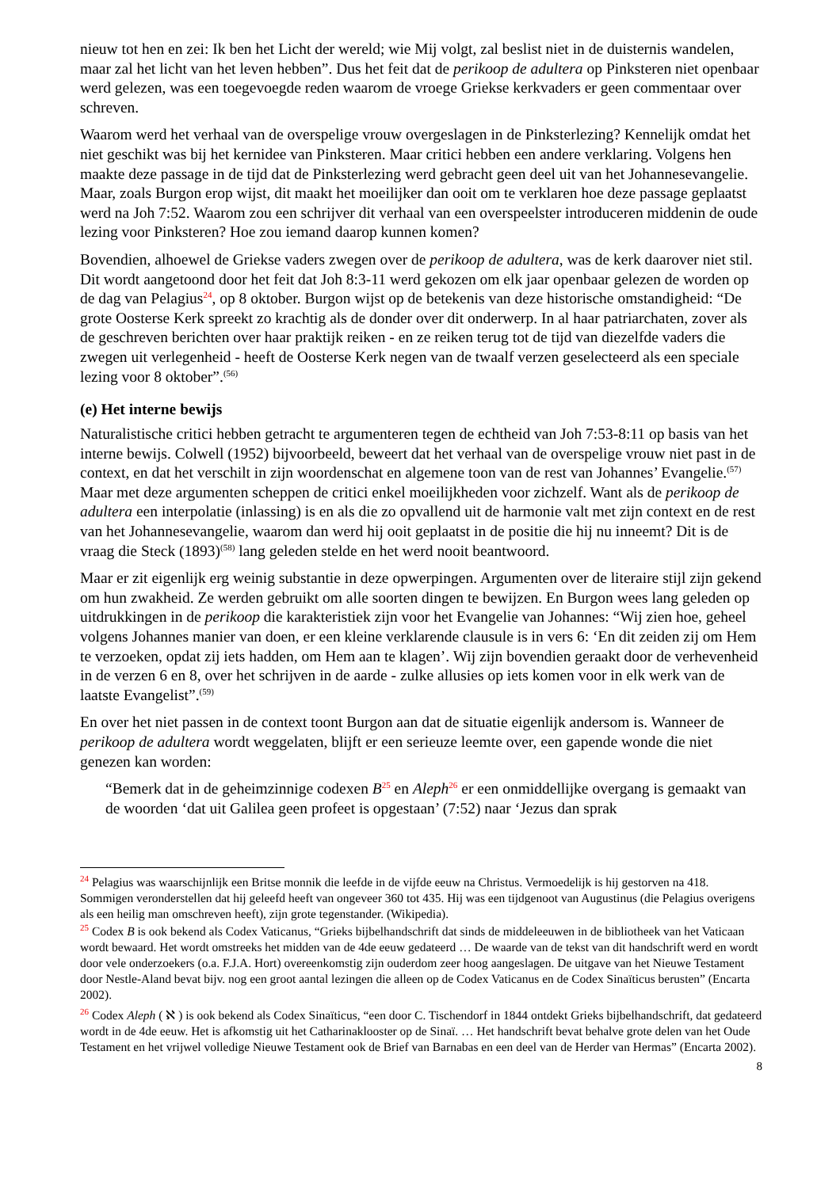nieuw tot hen en zei: Ik ben het Licht der wereld; wie Mij volgt, zal beslist niet in de duisternis wandelen, maar zal het licht van het leven hebben”. Dus het feit dat de perikoop de adultera op Pinksteren niet openbaar werd gelezen, was een toegevoegde reden waarom de vroege Griekse kerkvaders er geen commentaar over schreven.
Waarom werd het verhaal van de overspelige vrouw overgeslagen in de Pinksterlezing? Kennelijk omdat het niet geschikt was bij het kernidee van Pinksteren. Maar critici hebben een andere verklaring. Volgens hen maakte deze passage in de tijd dat de Pinksterlezing werd gebracht geen deel uit van het Johannesevangelie. Maar, zoals Burgon erop wijst, dit maakt het moeilijker dan ooit om te verklaren hoe deze passage geplaatst werd na Joh 7:52. Waarom zou een schrijver dit verhaal van een overspeelster introduceren middenin de oude lezing voor Pinksteren? Hoe zou iemand daarop kunnen komen?
Bovendien, alhoewel de Griekse vaders zwegen over de perikoop de adultera, was de kerk daarover niet stil. Dit wordt aangetoond door het feit dat Joh 8:3-11 werd gekozen om elk jaar openbaar gelezen de worden op de dag van Pelagius<sup>24</sup>, op 8 oktober. Burgon wijst op de betekenis van deze historische omstandigheid: “De grote Oosterse Kerk spreekt zo krachtig als de donder over dit onderwerp. In al haar patriarchaten, zover als de geschreven berichten over haar praktijk reiken - en ze reiken terug tot de tijd van diezelfde vaders die zwegen uit verlegenheid - heeft de Oosterse Kerk negen van de twaalf verzen geselecteerd als een speciale lezing voor 8 oktober”.<sup>(56)</sup>
(e) Het interne bewijs
Naturalistische critici hebben getracht te argumenteren tegen de echtheid van Joh 7:53-8:11 op basis van het interne bewijs. Colwell (1952) bijvoorbeeld, beweert dat het verhaal van de overspelige vrouw niet past in de context, en dat het verschilt in zijn woordenschat en algemene toon van de rest van Johannes’ Evangelie.<sup>(57)</sup> Maar met deze argumenten scheppen de critici enkel moeilijkheden voor zichzelf. Want als de perikoop de adultera een interpolatie (inlassing) is en als die zo opvallend uit de harmonie valt met zijn context en de rest van het Johannesevangelie, waarom dan werd hij ooit geplaatst in de positie die hij nu inneemt? Dit is de vraag die Steck (1893)<sup>(58)</sup> lang geleden stelde en het werd nooit beantwoord.
Maar er zit eigenlijk erg weinig substantie in deze opwerpingen. Argumenten over de literaire stijl zijn gekend om hun zwakheid. Ze werden gebruikt om alle soorten dingen te bewijzen. En Burgon wees lang geleden op uitdrukkingen in de perikoop die karakteristiek zijn voor het Evangelie van Johannes: “Wij zien hoe, geheel volgens Johannes manier van doen, er een kleine verklarende clausule is in vers 6: ‘En dit zeiden zij om Hem te verzoeken, opdat zij iets hadden, om Hem aan te klagen’. Wij zijn bovendien geraakt door de verhevenheid in de verzen 6 en 8, over het schrijven in de aarde - zulke allusies op iets komen voor in elk werk van de laatste Evangelist”.<sup>(59)</sup>
En over het niet passen in de context toont Burgon aan dat de situatie eigenlijk andersom is. Wanneer de perikoop de adultera wordt weggelaten, blijft er een serieuze leemte over, een gapende wonde die niet genezen kan worden:
“Bemerk dat in de geheimzinnige codexen B<sup>25</sup> en Aleph<sup>26</sup> er een onmiddellijke overgang is gemaakt van de woorden ‘dat uit Galilea geen profeet is opgestaan’ (7:52) naar ‘Jezus dan sprak
<sup>24</sup> Pelagius was waarschijnlijk een Britse monnik die leefde in de vijfde eeuw na Christus. Vermoedelijk is hij gestorven na 418. Sommigen veronderstellen dat hij geleefd heeft van ongeveer 360 tot 435. Hij was een tijdgenoot van Augustinus (die Pelagius overigens als een heilig man omschreven heeft), zijn grote tegenstander. (Wikipedia).
<sup>25</sup> Codex B is ook bekend als Codex Vaticanus, “Grieks bijbelhandschrift dat sinds de middeleeuwen in de bibliotheek van het Vaticaan wordt bewaard. Het wordt omstreeks het midden van de 4de eeuw gedateerd … De waarde van de tekst van dit handschrift werd en wordt door vele onderzoekers (o.a. F.J.A. Hort) overeenkomstig zijn ouderdom zeer hoog aangeslagen. De uitgave van het Nieuwe Testament door Nestle-Aland bevat bijv. nog een groot aantal lezingen die alleen op de Codex Vaticanus en de Codex Sinaïticus berusten” (Encarta 2002).
<sup>26</sup> Codex Aleph ( ℵ ) is ook bekend als Codex Sinaïticus, “een door C. Tischendorf in 1844 ontdekt Grieks bijbelhandschrift, dat gedateerd wordt in de 4de eeuw. Het is afkomstig uit het Catharinaklooster op de Sinaï. … Het handschrift bevat behalve grote delen van het Oude Testament en het vrijwel volledige Nieuwe Testament ook de Brief van Barnabas en een deel van de Herder van Hermas” (Encarta 2002).
8